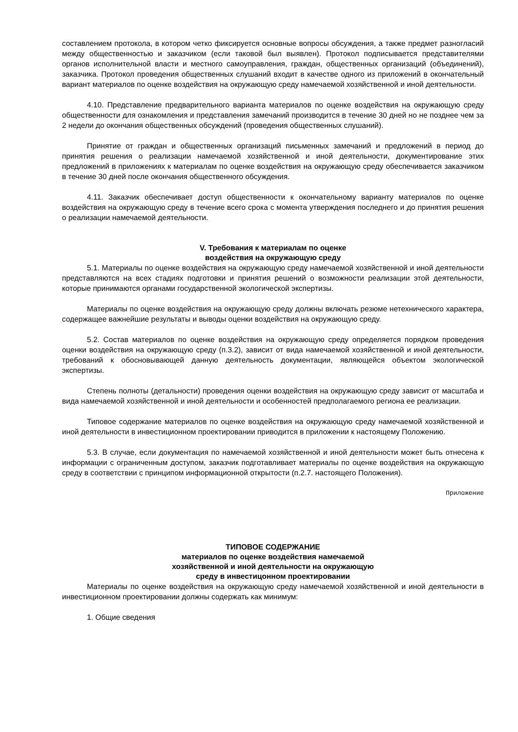составлением протокола, в котором четко фиксируется основные вопросы обсуждения, а также предмет разногласий между общественностью и заказчиком (если таковой был выявлен). Протокол подписывается представителями органов исполнительной власти и местного самоуправления, граждан, общественных организаций (объединений), заказчика. Протокол проведения общественных слушаний входит в качестве одного из приложений в окончательный вариант материалов по оценке воздействия на окружающую среду намечаемой хозяйственной и иной деятельности.
4.10. Представление предварительного варианта материалов по оценке воздействия на окружающую среду общественности для ознакомления и представления замечаний производится в течение 30 дней но не позднее чем за 2 недели до окончания общественных обсуждений (проведения общественных слушаний).
Принятие от граждан и общественных организаций письменных замечаний и предложений в период до принятия решения о реализации намечаемой хозяйственной и иной деятельности, документирование этих предложений в приложениях к материалам по оценке воздействия на окружающую среду обеспечивается заказчиком в течение 30 дней после окончания общественного обсуждения.
4.11. Заказчик обеспечивает доступ общественности к окончательному варианту материалов по оценке воздействия на окружающую среду в течение всего срока с момента утверждения последнего и до принятия решения о реализации намечаемой деятельности.
V. Требования к материалам по оценке
воздействия на окружающую среду
5.1. Материалы по оценке воздействия на окружающую среду намечаемой хозяйственной и иной деятельности представляются на всех стадиях подготовки и принятия решений о возможности реализации этой деятельности, которые принимаются органами государственной экологической экспертизы.
Материалы по оценке воздействия на окружающую среду должны включать резюме нетехнического характера, содержащее важнейшие результаты и выводы оценки воздействия на окружающую среду.
5.2. Состав материалов по оценке воздействия на окружающую среду определяется порядком проведения оценки воздействия на окружающую среду (п.3.2), зависит от вида намечаемой хозяйственной и иной деятельности, требований к обосновывающей данную деятельность документации, являющейся объектом экологической экспертизы.
Степень полноты (детальности) проведения оценки воздействия на окружающую среду зависит от масштаба и вида намечаемой хозяйственной и иной деятельности и особенностей предполагаемого региона ее реализации.
Типовое содержание материалов по оценке воздействия на окружающую среду намечаемой хозяйственной и иной деятельности в инвестиционном проектировании приводится в приложении к настоящему Положению.
5.3. В случае, если документация по намечаемой хозяйственной и иной деятельности может быть отнесена к информации с ограниченным доступом, заказчик подготавливает материалы по оценке воздействия на окружающую среду в соответствии с принципом информационной открытости (п.2.7. настоящего Положения).
Приложение
ТИПОВОЕ СОДЕРЖАНИЕ
материалов по оценке воздействия намечаемой
хозяйственной и иной деятельности на окружающую
среду в инвестицонном проектировании
Материалы по оценке воздействия на окружающую среду намечаемой хозяйственной и иной деятельности в инвестиционном проектировании должны содержать как минимум:
1. Общие сведения